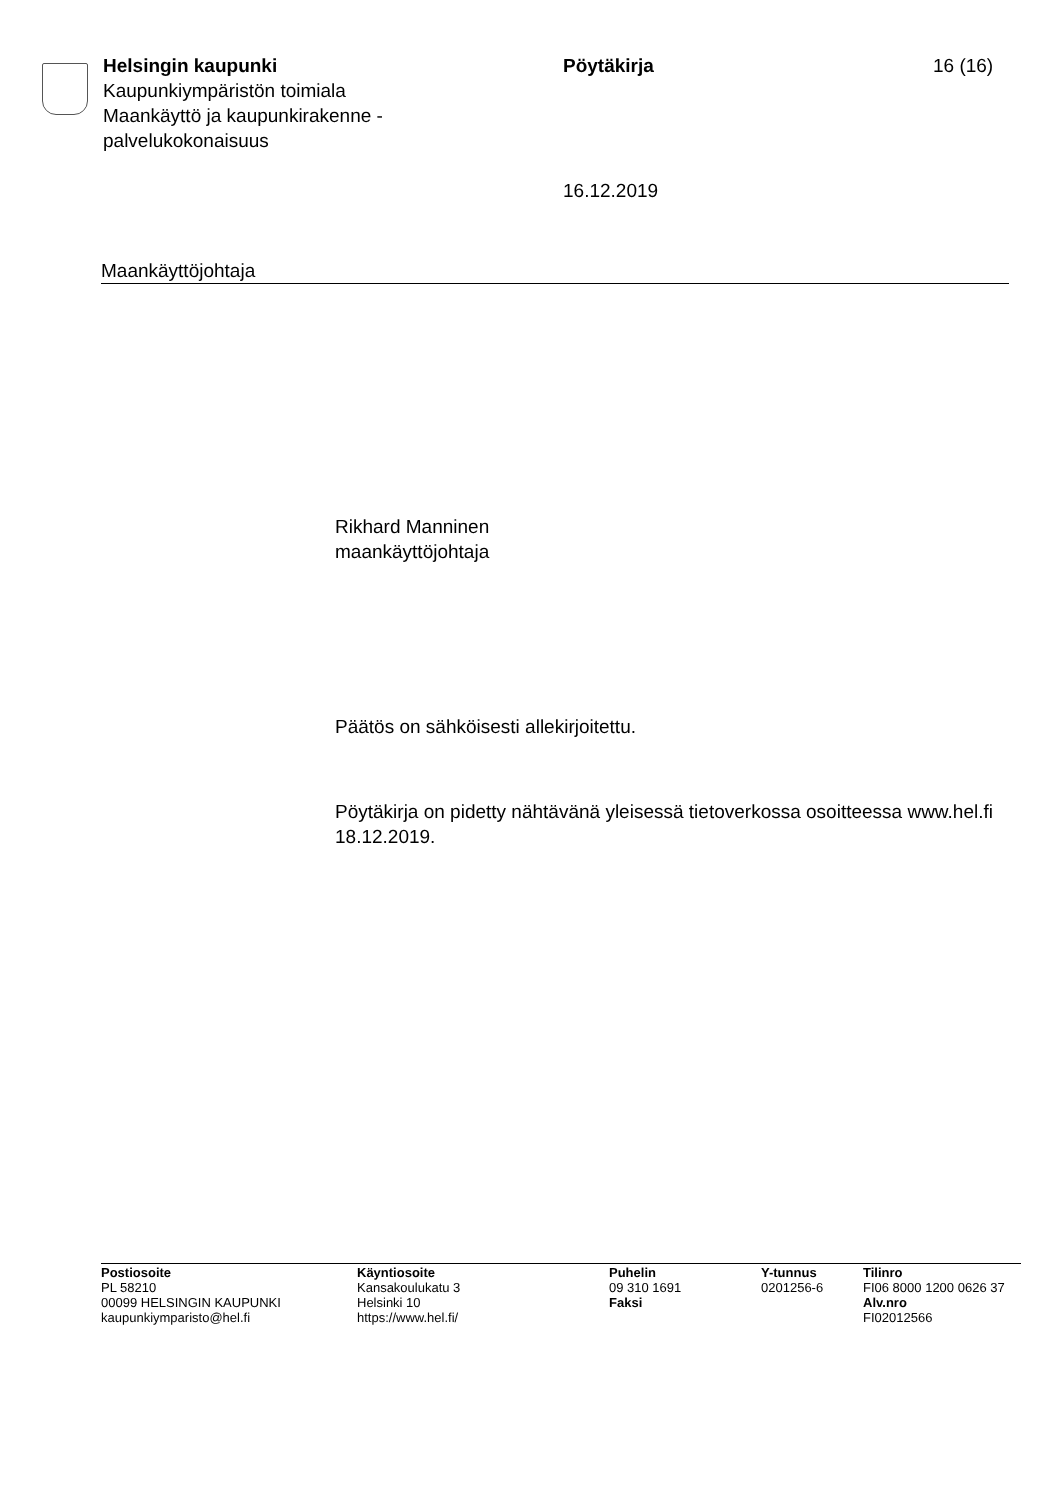Helsingin kaupunki
Kaupunkiympäristön toimiala
Maankäyttö ja kaupunkirakenne -
palvelukokonaisuus
Pöytäkirja
16.12.2019
16 (16)
Maankäyttöjohtaja
Rikhard Manninen
maankäyttöjohtaja
Päätös on sähköisesti allekirjoitettu.
Pöytäkirja on pidetty nähtävänä yleisessä tietoverkossa osoitteessa www.hel.fi 18.12.2019.
Postiosoite
PL 58210
00099 HELSINGIN KAUPUNKI
kaupunkiymparisto@hel.fi
Käyntiosoite
Kansakoulukatu 3
Helsinki 10
https://www.hel.fi/
Puhelin
09 310 1691
Faksi
Y-tunnus
0201256-6
Tilinro
FI06 8000 1200 0626 37
Alv.nro
FI02012566